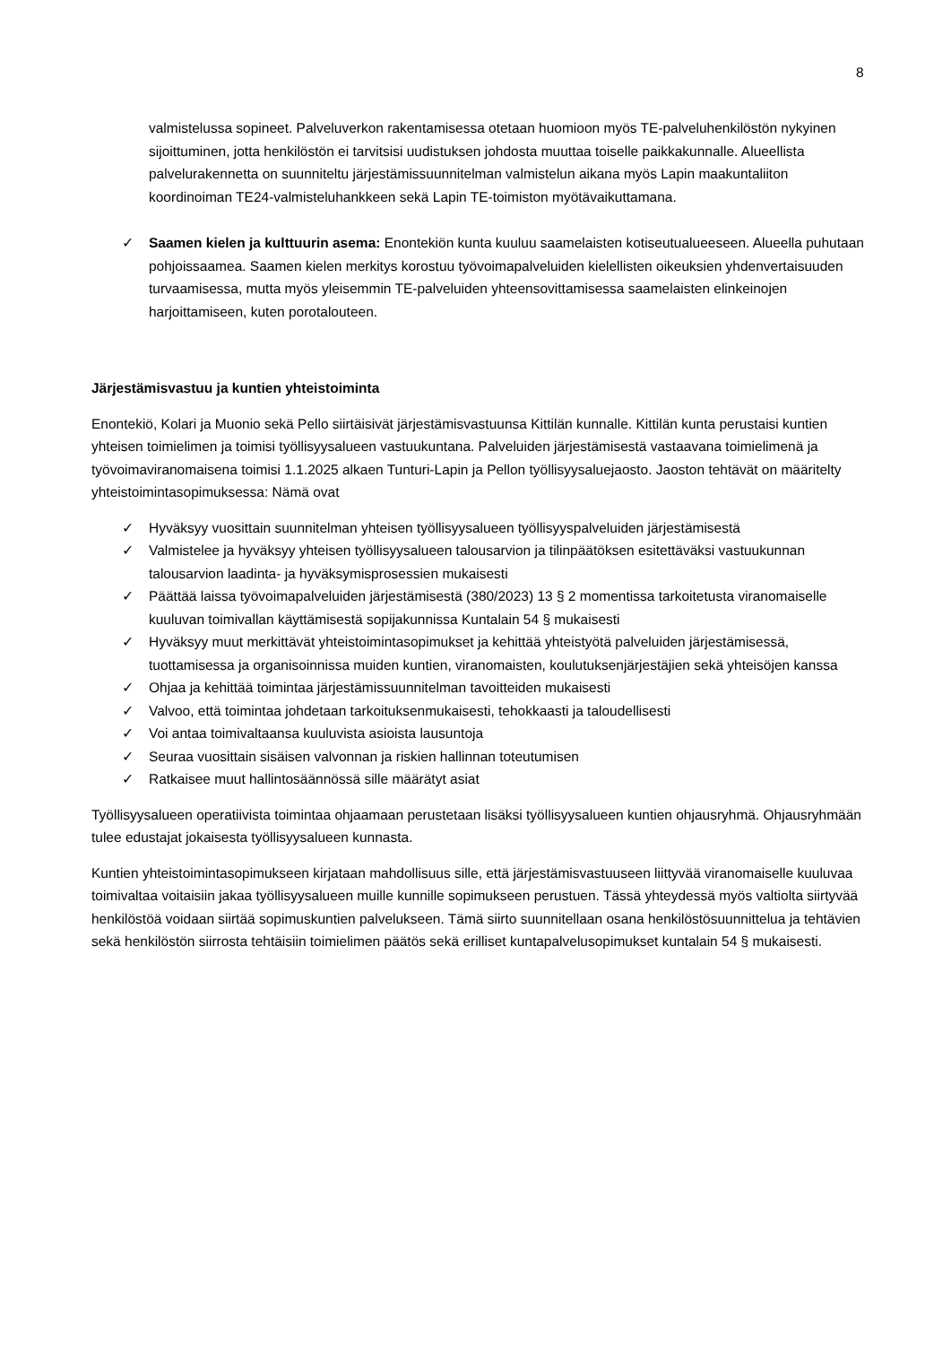8
valmistelussa sopineet. Palveluverkon rakentamisessa otetaan huomioon myös TE-palveluhenkilöstön nykyinen sijoittuminen, jotta henkilöstön ei tarvitsisi uudistuksen johdosta muuttaa toiselle paikkakunnalle. Alueellista palvelurakennetta on suunniteltu järjestämissuunnitelman valmistelun aikana myös Lapin maakuntaliiton koordinoiman TE24-valmisteluhankkeen sekä Lapin TE-toimiston myötävaikuttamana.
✓ Saamen kielen ja kulttuurin asema: Enontekiön kunta kuuluu saamelaisten kotiseutualueeseen. Alueella puhutaan pohjoissaamea. Saamen kielen merkitys korostuu työvoimapalveluiden kielellisten oikeuksien yhdenvertaisuuden turvaamisessa, mutta myös yleisemmin TE-palveluiden yhteensovittamisessa saamelaisten elinkeinojen harjoittamiseen, kuten porotalouteen.
Järjestämisvastuu ja kuntien yhteistoiminta
Enontekiö, Kolari ja Muonio sekä Pello siirtäisivät järjestämisvastuunsa Kittilän kunnalle. Kittilän kunta perustaisi kuntien yhteisen toimielimen ja toimisi työllisyysalueen vastuukuntana. Palveluiden järjestämisestä vastaavana toimielimenä ja työvoimaviranomaisena toimisi 1.1.2025 alkaen Tunturi-Lapin ja Pellon työllisyysaluejaosto. Jaoston tehtävät on määritelty yhteistoimintasopimuksessa: Nämä ovat
✓ Hyväksyy vuosittain suunnitelman yhteisen työllisyysalueen työllisyyspalveluiden järjestämisestä
✓ Valmistelee ja hyväksyy yhteisen työllisyysalueen talousarvion ja tilinpäätöksen esitettäväksi vastuukunnan talousarvion laadinta- ja hyväksymisprosessien mukaisesti
✓ Päättää laissa työvoimapalveluiden järjestämisestä (380/2023) 13 § 2 momentissa tarkoitetusta viranomaiselle kuuluvan toimivallan käyttämisestä sopijakunnissa Kuntalain 54 § mukaisesti
✓ Hyväksyy muut merkittävät yhteistoimintasopimukset ja kehittää yhteistyötä palveluiden järjestämisessä, tuottamisessa ja organisoinnissa muiden kuntien, viranomaisten, koulutuksenjärjestäjien sekä yhteisöjen kanssa
✓ Ohjaa ja kehittää toimintaa järjestämissuunnitelman tavoitteiden mukaisesti
✓ Valvoo, että toimintaa johdetaan tarkoituksenmukaisesti, tehokkaasti ja taloudellisesti
✓ Voi antaa toimivaltaansa kuuluvista asioista lausuntoja
✓ Seuraa vuosittain sisäisen valvonnan ja riskien hallinnan toteutumisen
✓ Ratkaisee muut hallintosäännössä sille määrätyt asiat
Työllisyysalueen operatiivista toimintaa ohjaamaan perustetaan lisäksi työllisyysalueen kuntien ohjausryhmä. Ohjausryhmään tulee edustajat jokaisesta työllisyysalueen kunnasta.
Kuntien yhteistoimintasopimukseen kirjataan mahdollisuus sille, että järjestämisvastuuseen liittyvää viranomaiselle kuuluvaa toimivaltaa voitaisiin jakaa työllisyysalueen muille kunnille sopimukseen perustuen. Tässä yhteydessä myös valtiolta siirtyvää henkilöstöä voidaan siirtää sopimuskuntien palvelukseen. Tämä siirto suunnitellaan osana henkilöstösuunnittelua ja tehtävien sekä henkilöstön siirrosta tehtäisiin toimielimen päätös sekä erilliset kuntapalvelusopimukset kuntalain 54 § mukaisesti.